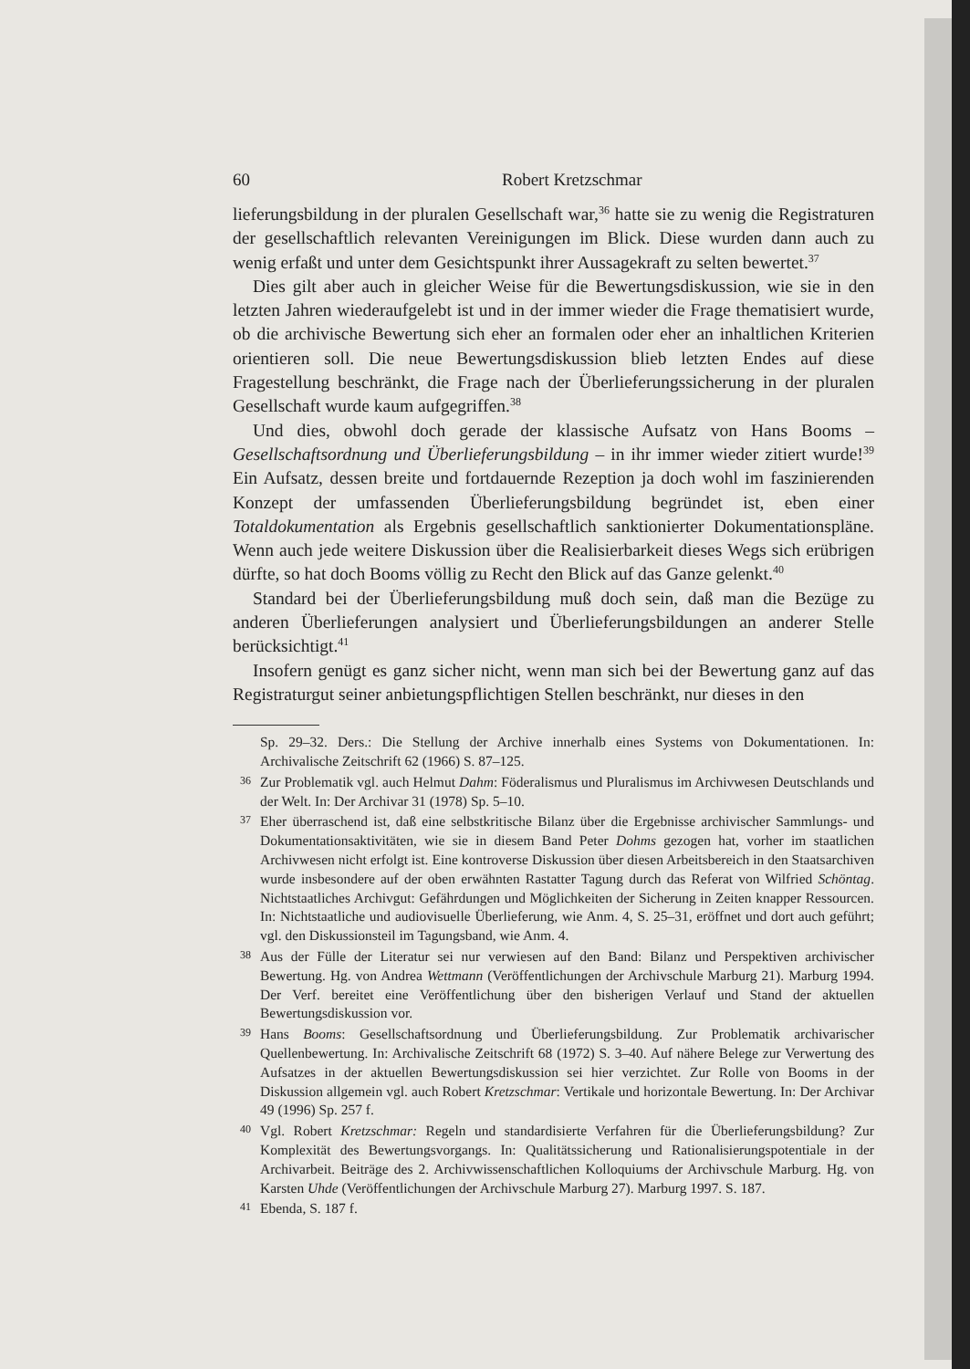60 Robert Kretzschmar
lieferungsbildung in der pluralen Gesellschaft war,<sup>36</sup> hatte sie zu wenig die Registraturen der gesellschaftlich relevanten Vereinigungen im Blick. Diese wurden dann auch zu wenig erfaßt und unter dem Gesichtspunkt ihrer Aussagekraft zu selten bewertet.<sup>37</sup>
Dies gilt aber auch in gleicher Weise für die Bewertungsdiskussion, wie sie in den letzten Jahren wiederaufgelebt ist und in der immer wieder die Frage thematisiert wurde, ob die archivische Bewertung sich eher an formalen oder eher an inhaltlichen Kriterien orientieren soll. Die neue Bewertungsdiskussion blieb letzten Endes auf diese Fragestellung beschränkt, die Frage nach der Überlieferungssicherung in der pluralen Gesellschaft wurde kaum aufgegriffen.<sup>38</sup>
Und dies, obwohl doch gerade der klassische Aufsatz von Hans Booms – Gesellschaftsordnung und Überlieferungsbildung – in ihr immer wieder zitiert wurde!<sup>39</sup> Ein Aufsatz, dessen breite und fortdauernde Rezeption ja doch wohl im faszinierenden Konzept der umfassenden Überlieferungsbildung begründet ist, eben einer Totaldokumentation als Ergebnis gesellschaftlich sanktionierter Dokumentationspläne. Wenn auch jede weitere Diskussion über die Realisierbarkeit dieses Wegs sich erübrigen dürfte, so hat doch Booms völlig zu Recht den Blick auf das Ganze gelenkt.<sup>40</sup>
Standard bei der Überlieferungsbildung muß doch sein, daß man die Bezüge zu anderen Überlieferungen analysiert und Überlieferungsbildungen an anderer Stelle berücksichtigt.<sup>41</sup>
Insofern genügt es ganz sicher nicht, wenn man sich bei der Bewertung ganz auf das Registraturgut seiner anbietungspflichtigen Stellen beschränkt, nur dieses in den
Sp. 29–32. Ders.: Die Stellung der Archive innerhalb eines Systems von Dokumentationen. In: Archivalische Zeitschrift 62 (1966) S. 87–125.
<sup>36</sup> Zur Problematik vgl. auch Helmut Dahm: Föderalismus und Pluralismus im Archivwesen Deutschlands und der Welt. In: Der Archivar 31 (1978) Sp. 5–10.
<sup>37</sup> Eher überraschend ist, daß eine selbstkritische Bilanz über die Ergebnisse archivischer Sammlungs- und Dokumentationsaktivitäten, wie sie in diesem Band Peter Dohms gezogen hat, vorher im staatlichen Archivwesen nicht erfolgt ist. Eine kontroverse Diskussion über diesen Arbeitsbereich in den Staatsarchiven wurde insbesondere auf der oben erwähnten Rastatter Tagung durch das Referat von Wilfried Schöntag. Nichtstaatliches Archivgut: Gefährdungen und Möglichkeiten der Sicherung in Zeiten knapper Ressourcen. In: Nichtstaatliche und audiovisuelle Überlieferung, wie Anm. 4, S. 25–31, eröffnet und dort auch geführt; vgl. den Diskussionsteil im Tagungsband, wie Anm. 4.
<sup>38</sup> Aus der Fülle der Literatur sei nur verwiesen auf den Band: Bilanz und Perspektiven archivischer Bewertung. Hg. von Andrea Wettmann (Veröffentlichungen der Archivschule Marburg 21). Marburg 1994. Der Verf. bereitet eine Veröffentlichung über den bisherigen Verlauf und Stand der aktuellen Bewertungsdiskussion vor.
<sup>39</sup> Hans Booms: Gesellschaftsordnung und Überlieferungsbildung. Zur Problematik archivarischer Quellenbewertung. In: Archivalische Zeitschrift 68 (1972) S. 3–40. Auf nähere Belege zur Verwertung des Aufsatzes in der aktuellen Bewertungsdiskussion sei hier verzichtet. Zur Rolle von Booms in der Diskussion allgemein vgl. auch Robert Kretzschmar: Vertikale und horizontale Bewertung. In: Der Archivar 49 (1996) Sp. 257 f.
<sup>40</sup> Vgl. Robert Kretzschmar: Regeln und standardisierte Verfahren für die Überlieferungsbildung? Zur Komplexität des Bewertungsvorgangs. In: Qualitätssicherung und Rationalisierungspotentiale in der Archivarbeit. Beiträge des 2. Archivwissenschaftlichen Kolloquiums der Archivschule Marburg. Hg. von Karsten Uhde (Veröffentlichungen der Archivschule Marburg 27). Marburg 1997. S. 187.
<sup>41</sup> Ebenda, S. 187 f.